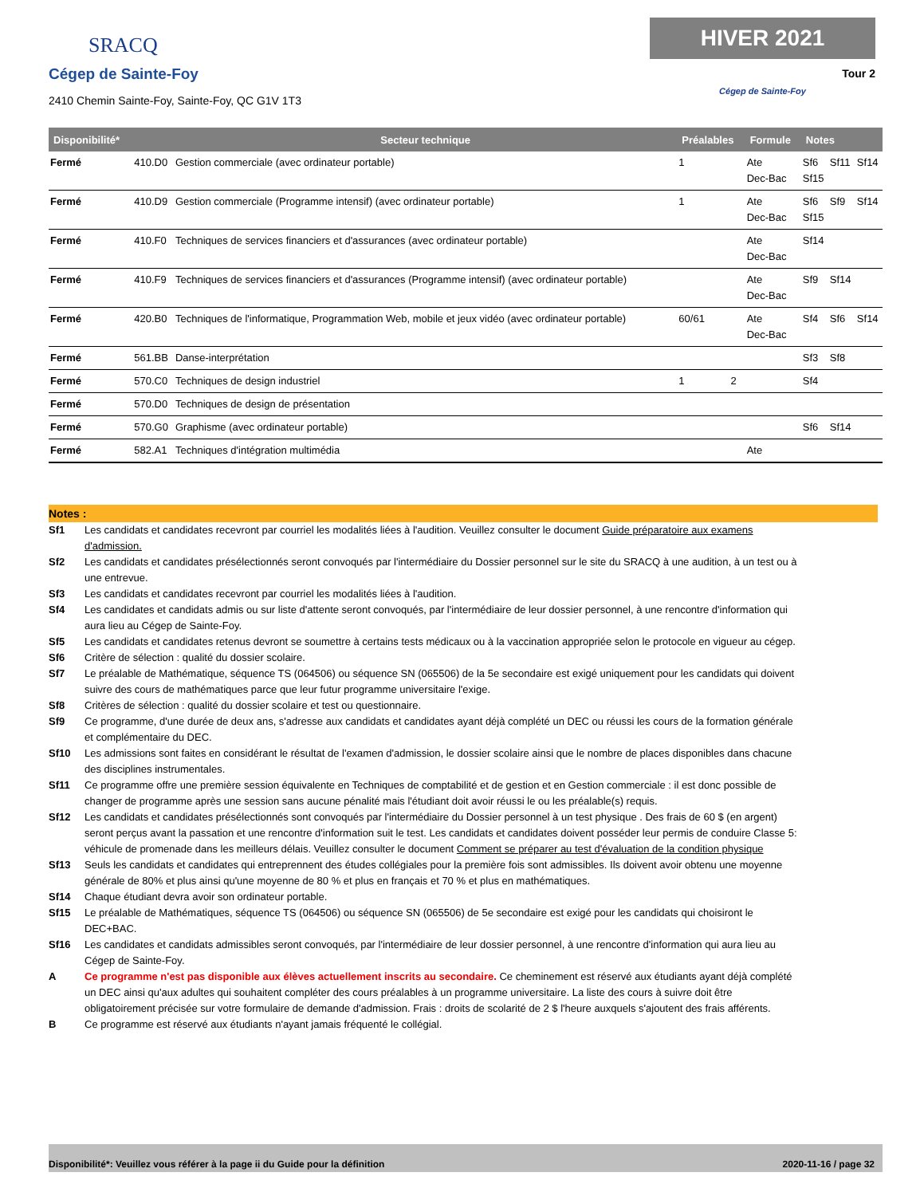SRACQ
Cégep de Sainte-Foy
2410 Chemin Sainte-Foy, Sainte-Foy, QC G1V 1T3
HIVER 2021
Tour 2
Cégep de Sainte-Foy
| Disponibilité* | | Secteur technique | Préalables | | Formule | Notes | | |
| --- | --- | --- | --- | --- | --- | --- | --- | --- |
| Fermé | 410.D0 | Gestion commerciale (avec ordinateur portable) | 1 | | Ate Dec-Bac | Sf6 Sf15 | Sf11 | Sf14 |
| Fermé | 410.D9 | Gestion commerciale (Programme intensif) (avec ordinateur portable) | 1 | | Ate Dec-Bac | Sf6 Sf15 | Sf9 | Sf14 |
| Fermé | 410.F0 | Techniques de services financiers et d'assurances (avec ordinateur portable) | | | Ate Dec-Bac | Sf14 | | |
| Fermé | 410.F9 | Techniques de services financiers et d'assurances (Programme intensif) (avec ordinateur portable) | | | Ate Dec-Bac | Sf9 | Sf14 | |
| Fermé | 420.B0 | Techniques de l'informatique, Programmation Web, mobile et jeux vidéo (avec ordinateur portable) | 60/61 | | Ate Dec-Bac | Sf4 | Sf6 | Sf14 |
| Fermé | 561.BB | Danse-interprétation | | | | Sf3 | Sf8 | |
| Fermé | 570.C0 | Techniques de design industriel | 1 | 2 | | Sf4 | | |
| Fermé | 570.D0 | Techniques de design de présentation | | | | | | |
| Fermé | 570.G0 | Graphisme (avec ordinateur portable) | | | | Sf6 | Sf14 | |
| Fermé | 582.A1 | Techniques d'intégration multimédia | | | Ate | | | |
Notes :
Sf1 Les candidats et candidates recevront par courriel les modalités liées à l'audition. Veuillez consulter le document Guide préparatoire aux examens d'admission.
Sf2 Les candidats et candidates présélectionnés seront convoqués par l'intermédiaire du Dossier personnel sur le site du SRACQ à une audition, à un test ou à une entrevue.
Sf3 Les candidats et candidates recevront par courriel les modalités liées à l'audition.
Sf4 Les candidates et candidats admis ou sur liste d'attente seront convoqués, par l'intermédiaire de leur dossier personnel, à une rencontre d'information qui aura lieu au Cégep de Sainte-Foy.
Sf5 Les candidats et candidates retenus devront se soumettre à certains tests médicaux ou à la vaccination appropriée selon le protocole en vigueur au cégep.
Sf6 Critère de sélection : qualité du dossier scolaire.
Sf7 Le préalable de Mathématique, séquence TS (064506) ou séquence SN (065506) de la 5e secondaire est exigé uniquement pour les candidats qui doivent suivre des cours de mathématiques parce que leur futur programme universitaire l'exige.
Sf8 Critères de sélection : qualité du dossier scolaire et test ou questionnaire.
Sf9 Ce programme, d'une durée de deux ans, s'adresse aux candidats et candidates ayant déjà complété un DEC ou réussi les cours de la formation générale et complémentaire du DEC.
Sf10 Les admissions sont faites en considérant le résultat de l'examen d'admission, le dossier scolaire ainsi que le nombre de places disponibles dans chacune des disciplines instrumentales.
Sf11 Ce programme offre une première session équivalente en Techniques de comptabilité et de gestion et en Gestion commerciale : il est donc possible de changer de programme après une session sans aucune pénalité mais l'étudiant doit avoir réussi le ou les préalable(s) requis.
Sf12 Les candidats et candidates présélectionnés sont convoqués par l'intermédiaire du Dossier personnel à un test physique . Des frais de 60 $ (en argent) seront perçus avant la passation et une rencontre d'information suit le test. Les candidats et candidates doivent posséder leur permis de conduire Classe 5: véhicule de promenade dans les meilleurs délais. Veuillez consulter le document Comment se préparer au test d'évaluation de la condition physique
Sf13 Seuls les candidats et candidates qui entreprennent des études collégiales pour la première fois sont admissibles. Ils doivent avoir obtenu une moyenne générale de 80% et plus ainsi qu'une moyenne de 80 % et plus en français et 70 % et plus en mathématiques.
Sf14 Chaque étudiant devra avoir son ordinateur portable.
Sf15 Le préalable de Mathématiques, séquence TS (064506) ou séquence SN (065506) de 5e secondaire est exigé pour les candidats qui choisiront le DEC+BAC.
Sf16 Les candidates et candidats admissibles seront convoqués, par l'intermédiaire de leur dossier personnel, à une rencontre d'information qui aura lieu au Cégep de Sainte-Foy.
A Ce programme n'est pas disponible aux élèves actuellement inscrits au secondaire. Ce cheminement est réservé aux étudiants ayant déjà complété un DEC ainsi qu'aux adultes qui souhaitent compléter des cours préalables à un programme universitaire. La liste des cours à suivre doit être obligatoirement précisée sur votre formulaire de demande d'admission. Frais : droits de scolarité de 2 $ l'heure auxquels s'ajoutent des frais afférents.
B Ce programme est réservé aux étudiants n'ayant jamais fréquenté le collégial.
Disponibilité*: Veuillez vous référer à la page ii du Guide pour la définition 2020-11-16 / page 32